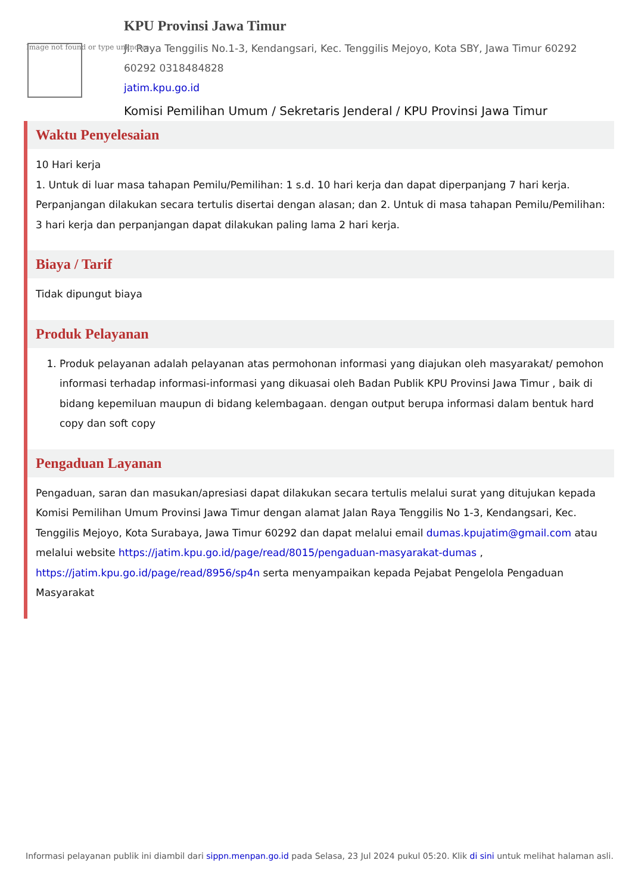Image not found or type unknown
KPU Provinsi Jawa Timur
Jl. Raya Tenggilis No.1-3, Kendangsari, Kec. Tenggilis Mejoyo, Kota SBY, Jawa Timur 60292
60292 0318484828
jatim.kpu.go.id
Komisi Pemilihan Umum / Sekretaris Jenderal / KPU Provinsi Jawa Timur
Waktu Penyelesaian
10 Hari kerja
1. Untuk di luar masa tahapan Pemilu/Pemilihan: 1 s.d. 10 hari kerja dan dapat diperpanjang 7 hari kerja. Perpanjangan dilakukan secara tertulis disertai dengan alasan; dan 2. Untuk di masa tahapan Pemilu/Pemilihan: 3 hari kerja dan perpanjangan dapat dilakukan paling lama 2 hari kerja.
Biaya / Tarif
Tidak dipungut biaya
Produk Pelayanan
1. Produk pelayanan adalah pelayanan atas permohonan informasi yang diajukan oleh masyarakat/ pemohon informasi terhadap informasi-informasi yang dikuasai oleh Badan Publik KPU Provinsi Jawa Timur , baik di bidang kepemiluan maupun di bidang kelembagaan. dengan output berupa informasi dalam bentuk hard copy dan soft copy
Pengaduan Layanan
Pengaduan, saran dan masukan/apresiasi dapat dilakukan secara tertulis melalui surat yang ditujukan kepada Komisi Pemilihan Umum Provinsi Jawa Timur dengan alamat Jalan Raya Tenggilis No 1-3, Kendangsari, Kec. Tenggilis Mejoyo, Kota Surabaya, Jawa Timur 60292 dan dapat melalui email dumas.kpujatim@gmail.com atau melalui website https://jatim.kpu.go.id/page/read/8015/pengaduan-masyarakat-dumas , https://jatim.kpu.go.id/page/read/8956/sp4n serta menyampaikan kepada Pejabat Pengelola Pengaduan Masyarakat
Informasi pelayanan publik ini diambil dari sippn.menpan.go.id pada Selasa, 23 Jul 2024 pukul 05:20. Klik di sini untuk melihat halaman asli.